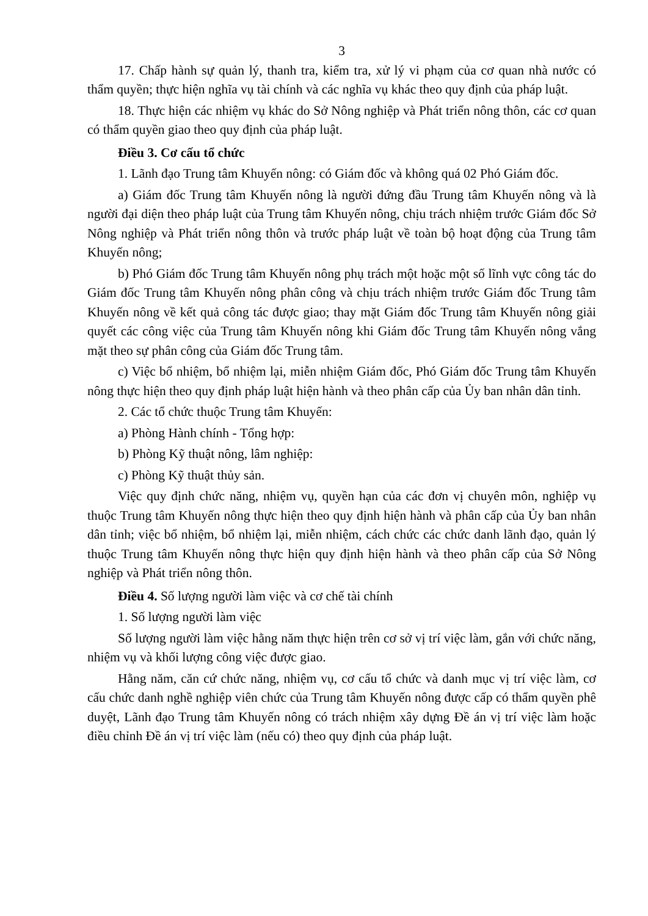3
17. Chấp hành sự quản lý, thanh tra, kiểm tra, xử lý vi phạm của cơ quan nhà nước có thẩm quyền; thực hiện nghĩa vụ tài chính và các nghĩa vụ khác theo quy định của pháp luật.
18. Thực hiện các nhiệm vụ khác do Sở Nông nghiệp và Phát triển nông thôn, các cơ quan có thẩm quyền giao theo quy định của pháp luật.
Điều 3. Cơ cấu tổ chức
1. Lãnh đạo Trung tâm Khuyến nông: có Giám đốc và không quá 02 Phó Giám đốc.
a) Giám đốc Trung tâm Khuyến nông là người đứng đầu Trung tâm Khuyến nông và là người đại diện theo pháp luật của Trung tâm Khuyến nông, chịu trách nhiệm trước Giám đốc Sở Nông nghiệp và Phát triển nông thôn và trước pháp luật về toàn bộ hoạt động của Trung tâm Khuyến nông;
b) Phó Giám đốc Trung tâm Khuyến nông phụ trách một hoặc một số lĩnh vực công tác do Giám đốc Trung tâm Khuyến nông phân công và chịu trách nhiệm trước Giám đốc Trung tâm Khuyến nông về kết quả công tác được giao; thay mặt Giám đốc Trung tâm Khuyến nông giải quyết các công việc của Trung tâm Khuyến nông khi Giám đốc Trung tâm Khuyến nông vắng mặt theo sự phân công của Giám đốc Trung tâm.
c) Việc bổ nhiệm, bổ nhiệm lại, miễn nhiệm Giám đốc, Phó Giám đốc Trung tâm Khuyến nông thực hiện theo quy định pháp luật hiện hành và theo phân cấp của Ủy ban nhân dân tỉnh.
2. Các tổ chức thuộc Trung tâm Khuyến:
a) Phòng Hành chính - Tổng hợp:
b) Phòng Kỹ thuật nông, lâm nghiệp:
c) Phòng Kỹ thuật thủy sản.
Việc quy định chức năng, nhiệm vụ, quyền hạn của các đơn vị chuyên môn, nghiệp vụ thuộc Trung tâm Khuyến nông thực hiện theo quy định hiện hành và phân cấp của Ủy ban nhân dân tỉnh; việc bổ nhiệm, bổ nhiệm lại, miễn nhiệm, cách chức các chức danh lãnh đạo, quản lý thuộc Trung tâm Khuyến nông thực hiện quy định hiện hành và theo phân cấp của Sở Nông nghiệp và Phát triển nông thôn.
Điều 4. Số lượng người làm việc và cơ chế tài chính
1. Số lượng người làm việc
Số lượng người làm việc hằng năm thực hiện trên cơ sở vị trí việc làm, gắn với chức năng, nhiệm vụ và khối lượng công việc được giao.
Hằng năm, căn cứ chức năng, nhiệm vụ, cơ cấu tổ chức và danh mục vị trí việc làm, cơ cấu chức danh nghề nghiệp viên chức của Trung tâm Khuyến nông được cấp có thẩm quyền phê duyệt, Lãnh đạo Trung tâm Khuyến nông có trách nhiệm xây dựng Đề án vị trí việc làm hoặc điều chỉnh Đề án vị trí việc làm (nếu có) theo quy định của pháp luật.